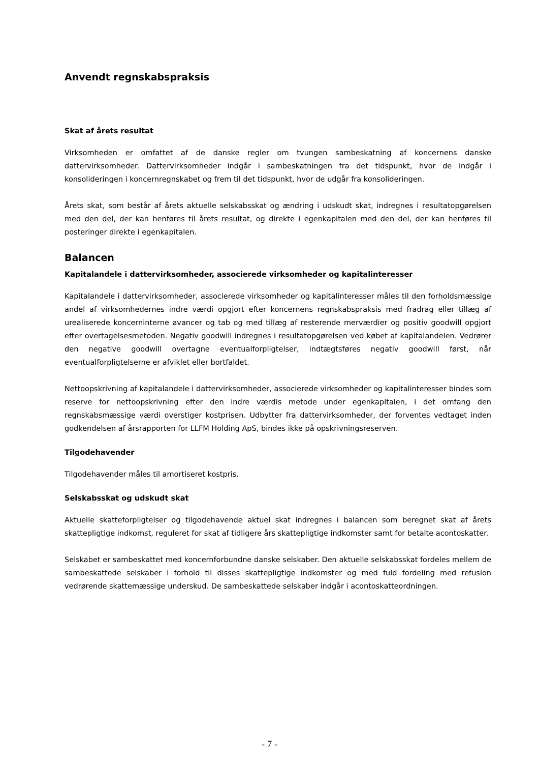Anvendt regnskabspraksis
Skat af årets resultat
Virksomheden er omfattet af de danske regler om tvungen sambeskatning af koncernens danske dattervirksomheder. Dattervirksomheder indgår i sambeskatningen fra det tidspunkt, hvor de indgår i konsolideringen i koncernregnskabet og frem til det tidspunkt, hvor de udgår fra konsolideringen.
Årets skat, som består af årets aktuelle selskabsskat og ændring i udskudt skat, indregnes i resultatopgørelsen med den del, der kan henføres til årets resultat, og direkte i egenkapitalen med den del, der kan henføres til posteringer direkte i egenkapitalen.
Balancen
Kapitalandele i dattervirksomheder, associerede virksomheder og kapitalinteresser
Kapitalandele i dattervirksomheder, associerede virksomheder og kapitalinteresser måles til den forholdsmæssige andel af virksomhedernes indre værdi opgjort efter koncernens regnskabspraksis med fradrag eller tillæg af urealiserede koncerninterne avancer og tab og med tillæg af resterende merværdier og positiv goodwill opgjort efter overtagelsesmetoden. Negativ goodwill indregnes i resultatopgørelsen ved købet af kapitalandelen. Vedrører den negative goodwill overtagne eventualforpligtelser, indtægtsføres negativ goodwill først, når eventualforpligtelserne er afviklet eller bortfaldet.
Nettoopskrivning af kapitalandele i dattervirksomheder, associerede virksomheder og kapitalinteresser bindes som reserve for nettoopskrivning efter den indre værdis metode under egenkapitalen, i det omfang den regnskabsmæssige værdi overstiger kostprisen. Udbytter fra dattervirksomheder, der forventes vedtaget inden godkendelsen af årsrapporten for LLFM Holding ApS, bindes ikke på opskrivningsreserven.
Tilgodehavender
Tilgodehavender måles til amortiseret kostpris.
Selskabsskat og udskudt skat
Aktuelle skatteforpligtelser og tilgodehavende aktuel skat indregnes i balancen som beregnet skat af årets skattepligtige indkomst, reguleret for skat af tidligere års skattepligtige indkomster samt for betalte acontoskatter.
Selskabet er sambeskattet med koncernforbundne danske selskaber. Den aktuelle selskabsskat fordeles mellem de sambeskattede selskaber i forhold til disses skattepligtige indkomster og med fuld fordeling med refusion vedrørende skattemæssige underskud. De sambeskattede selskaber indgår i acontoskatteordningen.
- 7 -